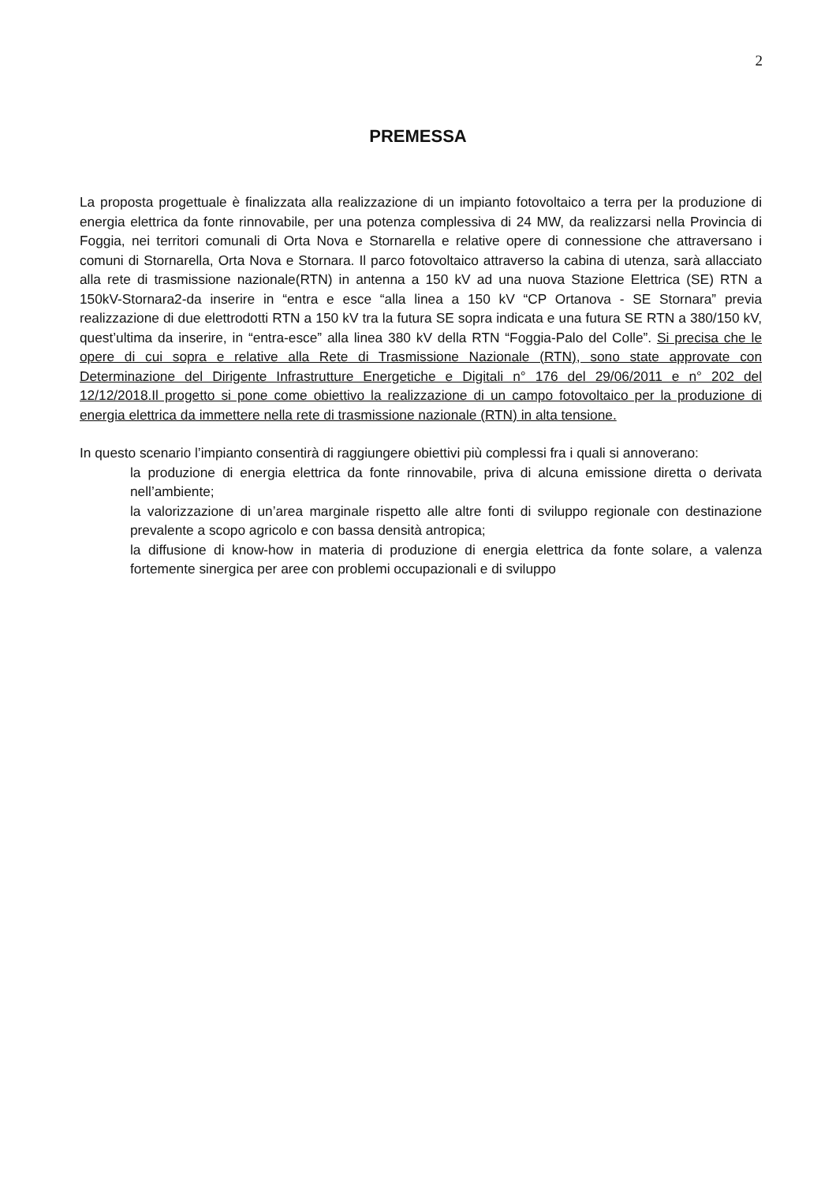2
PREMESSA
La proposta progettuale è finalizzata alla realizzazione di un impianto fotovoltaico a terra per la produzione di energia elettrica da fonte rinnovabile, per una potenza complessiva di 24 MW, da realizzarsi nella Provincia di Foggia, nei territori comunali di Orta Nova e Stornarella e relative opere di connessione che attraversano i comuni di Stornarella, Orta Nova e Stornara. Il parco fotovoltaico attraverso la cabina di utenza, sarà allacciato alla rete di trasmissione nazionale(RTN) in antenna a 150 kV ad una nuova Stazione Elettrica (SE) RTN a 150kV-Stornara2-da inserire in “entra e esce “alla linea a 150 kV “CP Ortanova - SE Stornara” previa realizzazione di due elettrodotti RTN a 150 kV tra la futura SE sopra indicata e una futura SE RTN a 380/150 kV, quest’ultima da inserire, in “entra-esce” alla linea 380 kV della RTN “Foggia-Palo del Colle”. Si precisa che le opere di cui sopra e relative alla Rete di Trasmissione Nazionale (RTN), sono state approvate con Determinazione del Dirigente Infrastrutture Energetiche e Digitali n° 176 del 29/06/2011 e n° 202 del 12/12/2018.Il progetto si pone come obiettivo la realizzazione di un campo fotovoltaico per la produzione di energia elettrica da immettere nella rete di trasmissione nazionale (RTN) in alta tensione.
In questo scenario l’impianto consentirà di raggiungere obiettivi più complessi fra i quali si annoverano:
la produzione di energia elettrica da fonte rinnovabile, priva di alcuna emissione diretta o derivata nell’ambiente;
la valorizzazione di un’area marginale rispetto alle altre fonti di sviluppo regionale con destinazione prevalente a scopo agricolo e con bassa densità antropica;
la diffusione di know-how in materia di produzione di energia elettrica da fonte solare, a valenza fortemente sinergica per aree con problemi occupazionali e di sviluppo